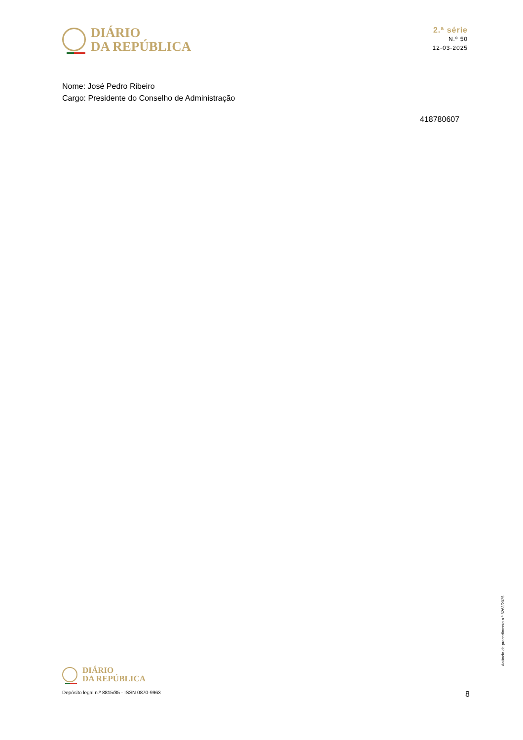DIÁRIO
DA REPÚBLICA
2.ª série
N.º 50
12-03-2025
Nome: José Pedro Ribeiro
Cargo: Presidente do Conselho de Administração
418780607
Anúncio de procedimento n.º 6263/2025
DIÁRIO
DA REPÚBLICA
Depósito legal n.º 8815/85 - ISSN 0870-9963 8